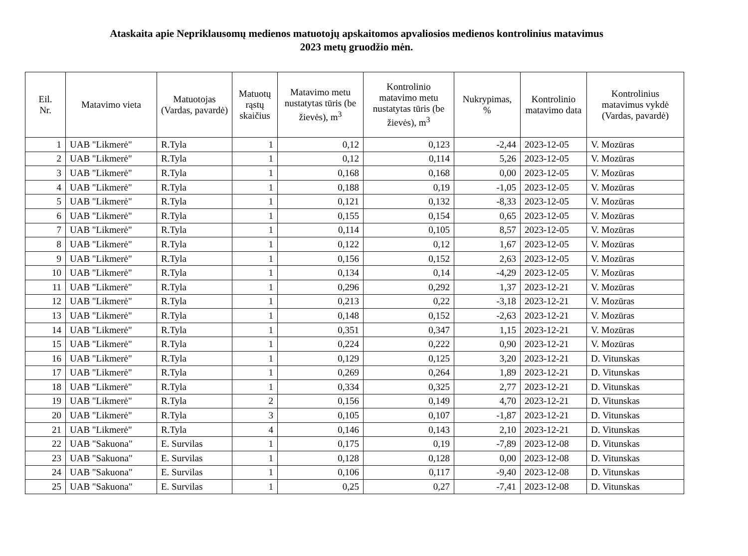Ataskaita apie Nepriklausomų medienos matuotojų apskaitomos apvaliosios medienos kontrolinius matavimus
2023 metų gruodžio mėn.
| Eil. Nr. | Matavimo vieta | Matuotojas (Vardas, pavardė) | Matuotų rąstų skaičius | Matavimo metu nustatytas tūris (be žievės), m<sup>3</sup> | Kontrolinio matavimo metu nustatytas tūris (be žievės), m<sup>3</sup> | Nukrypimas, % | Kontrolinio matavimo data | Kontrolinius matavimus vykdė (Vardas, pavardė) |
| --- | --- | --- | --- | --- | --- | --- | --- | --- |
| 1 | UAB "Likmerė" | R.Tyla | 1 | 0,12 | 0,123 | -2,44 | 2023-12-05 | V. Mozūras |
| 2 | UAB "Likmerė" | R.Tyla | 1 | 0,12 | 0,114 | 5,26 | 2023-12-05 | V. Mozūras |
| 3 | UAB "Likmerė" | R.Tyla | 1 | 0,168 | 0,168 | 0,00 | 2023-12-05 | V. Mozūras |
| 4 | UAB "Likmerė" | R.Tyla | 1 | 0,188 | 0,19 | -1,05 | 2023-12-05 | V. Mozūras |
| 5 | UAB "Likmerė" | R.Tyla | 1 | 0,121 | 0,132 | -8,33 | 2023-12-05 | V. Mozūras |
| 6 | UAB "Likmerė" | R.Tyla | 1 | 0,155 | 0,154 | 0,65 | 2023-12-05 | V. Mozūras |
| 7 | UAB "Likmerė" | R.Tyla | 1 | 0,114 | 0,105 | 8,57 | 2023-12-05 | V. Mozūras |
| 8 | UAB "Likmerė" | R.Tyla | 1 | 0,122 | 0,12 | 1,67 | 2023-12-05 | V. Mozūras |
| 9 | UAB "Likmerė" | R.Tyla | 1 | 0,156 | 0,152 | 2,63 | 2023-12-05 | V. Mozūras |
| 10 | UAB "Likmerė" | R.Tyla | 1 | 0,134 | 0,14 | -4,29 | 2023-12-05 | V. Mozūras |
| 11 | UAB "Likmerė" | R.Tyla | 1 | 0,296 | 0,292 | 1,37 | 2023-12-21 | V. Mozūras |
| 12 | UAB "Likmerė" | R.Tyla | 1 | 0,213 | 0,22 | -3,18 | 2023-12-21 | V. Mozūras |
| 13 | UAB "Likmerė" | R.Tyla | 1 | 0,148 | 0,152 | -2,63 | 2023-12-21 | V. Mozūras |
| 14 | UAB "Likmerė" | R.Tyla | 1 | 0,351 | 0,347 | 1,15 | 2023-12-21 | V. Mozūras |
| 15 | UAB "Likmerė" | R.Tyla | 1 | 0,224 | 0,222 | 0,90 | 2023-12-21 | V. Mozūras |
| 16 | UAB "Likmerė" | R.Tyla | 1 | 0,129 | 0,125 | 3,20 | 2023-12-21 | D. Vitunskas |
| 17 | UAB "Likmerė" | R.Tyla | 1 | 0,269 | 0,264 | 1,89 | 2023-12-21 | D. Vitunskas |
| 18 | UAB "Likmerė" | R.Tyla | 1 | 0,334 | 0,325 | 2,77 | 2023-12-21 | D. Vitunskas |
| 19 | UAB "Likmerė" | R.Tyla | 2 | 0,156 | 0,149 | 4,70 | 2023-12-21 | D. Vitunskas |
| 20 | UAB "Likmerė" | R.Tyla | 3 | 0,105 | 0,107 | -1,87 | 2023-12-21 | D. Vitunskas |
| 21 | UAB "Likmerė" | R.Tyla | 4 | 0,146 | 0,143 | 2,10 | 2023-12-21 | D. Vitunskas |
| 22 | UAB "Sakuona" | E. Survilas | 1 | 0,175 | 0,19 | -7,89 | 2023-12-08 | D. Vitunskas |
| 23 | UAB "Sakuona" | E. Survilas | 1 | 0,128 | 0,128 | 0,00 | 2023-12-08 | D. Vitunskas |
| 24 | UAB "Sakuona" | E. Survilas | 1 | 0,106 | 0,117 | -9,40 | 2023-12-08 | D. Vitunskas |
| 25 | UAB "Sakuona" | E. Survilas | 1 | 0,25 | 0,27 | -7,41 | 2023-12-08 | D. Vitunskas |